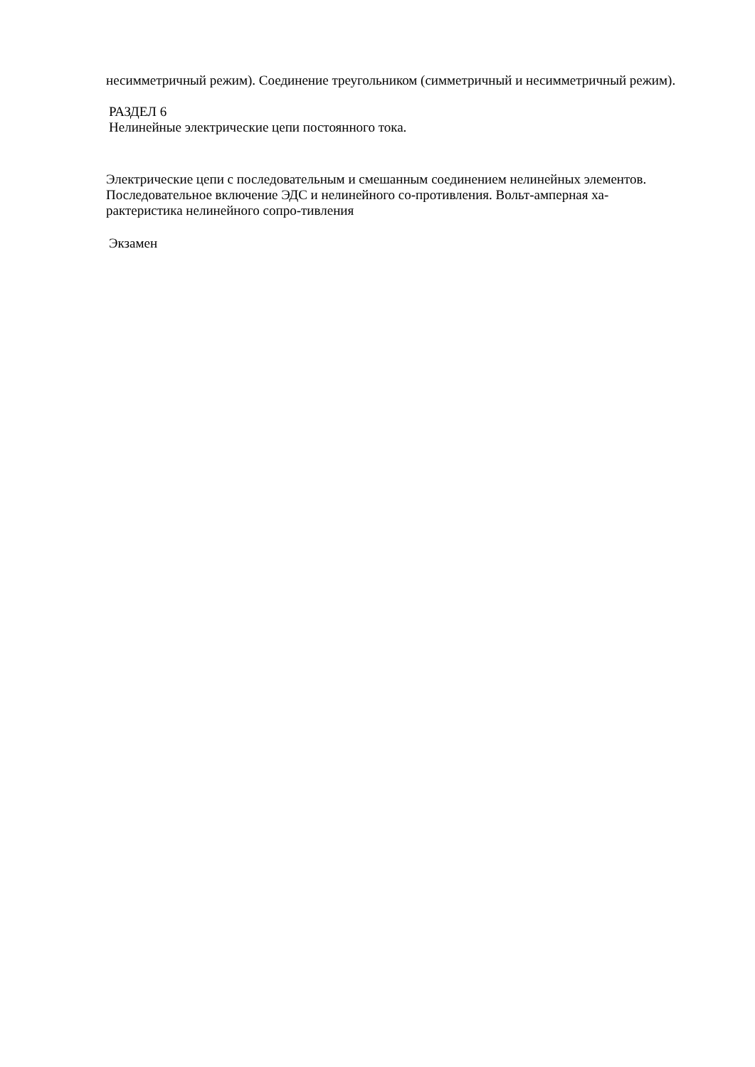несимметричный режим). Соединение треугольником (симметричный и несимметричный режим).
РАЗДЕЛ 6
Нелинейные электрические цепи постоянного тока.
Электрические цепи с последовательным и смешанным соединением нелинейных элементов. Последовательное включение ЭДС и нелинейного со-противления. Вольт-амперная ха-рактеристика нелинейного сопро-тивления
Экзамен